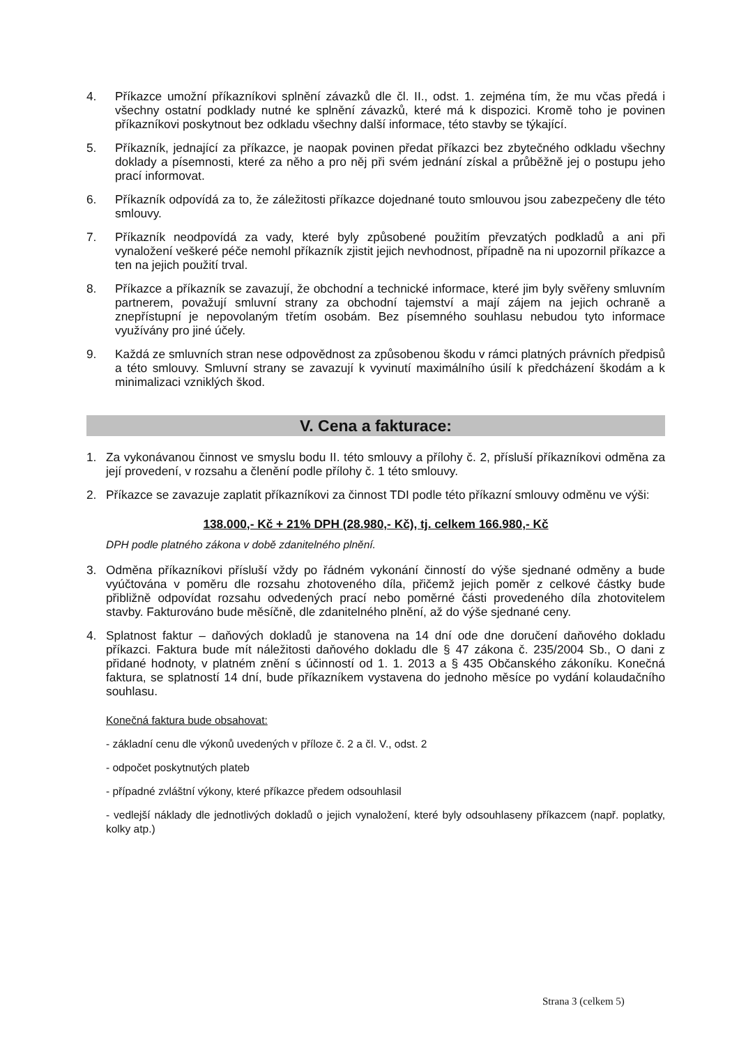4. Příkazce umožní příkazníkovi splnění závazků dle čl. II., odst. 1. zejména tím, že mu včas předá i všechny ostatní podklady nutné ke splnění závazků, které má k dispozici. Kromě toho je povinen příkazníkovi poskytnout bez odkladu všechny další informace, této stavby se týkající.
5. Příkazník, jednající za příkazce, je naopak povinen předat příkazci bez zbytečného odkladu všechny doklady a písemnosti, které za něho a pro něj při svém jednání získal a průběžně jej o postupu jeho prací informovat.
6. Příkazník odpovídá za to, že záležitosti příkazce dojednané touto smlouvou jsou zabezpečeny dle této smlouvy.
7. Příkazník neodpovídá za vady, které byly způsobené použitím převzatých podkladů a ani při vynaložení veškeré péče nemohl příkazník zjistit jejich nevhodnost, případně na ni upozornil příkazce a ten na jejich použití trval.
8. Příkazce a příkazník se zavazují, že obchodní a technické informace, které jim byly svěřeny smluvním partnerem, považují smluvní strany za obchodní tajemství a mají zájem na jejich ochraně a znepřístupní je nepovolaným třetím osobám. Bez písemného souhlasu nebudou tyto informace využívány pro jiné účely.
9. Každá ze smluvních stran nese odpovědnost za způsobenou škodu v rámci platných právních předpisů a této smlouvy. Smluvní strany se zavazují k vyvinutí maximálního úsilí k předcházení škodám a k minimalizaci vzniklých škod.
V. Cena a fakturace:
1. Za vykonávanou činnost ve smyslu bodu II. této smlouvy a přílohy č. 2, přísluší příkazníkovi odměna za její provedení, v rozsahu a členění podle přílohy č. 1 této smlouvy.
2. Příkazce se zavazuje zaplatit příkazníkovi za činnost TDI podle této příkazní smlouvy odměnu ve výši:
138.000,- Kč + 21% DPH (28.980,- Kč), tj. celkem 166.980,- Kč
DPH podle platného zákona v době zdanitelného plnění.
3. Odměna příkazníkovi přísluší vždy po řádném vykonání činností do výše sjednané odměny a bude vyúčtována v poměru dle rozsahu zhotoveného díla, přičemž jejich poměr z celkové částky bude přibližně odpovídat rozsahu odvedených prací nebo poměrné části provedeného díla zhotovitelem stavby. Fakturováno bude měsíčně, dle zdanitelného plnění, až do výše sjednané ceny.
4. Splatnost faktur – daňových dokladů je stanovena na 14 dní ode dne doručení daňového dokladu příkazci. Faktura bude mít náležitosti daňového dokladu dle § 47 zákona č. 235/2004 Sb., O dani z přidané hodnoty, v platném znění s účinností od 1. 1. 2013 a § 435 Občanského zákoníku. Konečná faktura, se splatností 14 dní, bude příkazníkem vystavena do jednoho měsíce po vydání kolaudačního souhlasu.
Konečná faktura bude obsahovat:
- základní cenu dle výkonů uvedených v příloze č. 2 a čl. V., odst. 2
- odpočet poskytnutých plateb
- případné zvláštní výkony, které příkazce předem odsouhlasil
- vedlejší náklady dle jednotlivých dokladů o jejich vynaložení, které byly odsouhlaseny příkazcem (např. poplatky, kolky atp.)
Strana 3 (celkem 5)